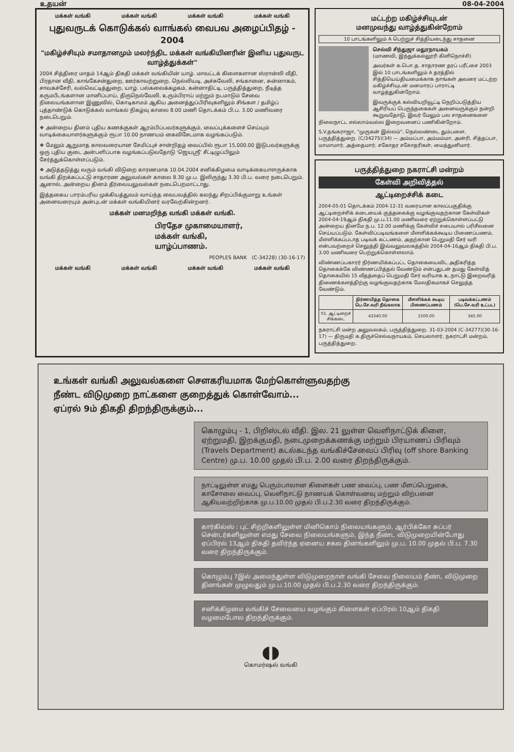உதயன் 08-04-2004
மக்கள் வங்கி மக்கள் வங்கி மக்கள் வங்கி மக்கள் வங்கி
புதுவருடக் கொடுக்கல் வாங்கல் வைபவ அழைப்பிதழ் - 2004
"மகிழ்ச்சியும் சமாதானமும் மலர்ந்திட மக்கள் வங்கியினரின் இனிய புதுவருட வாழ்த்துக்கள்"
2004 சித்திரை மாதம் 14ஆம் திகதி மக்கள் வங்கியின் யாழ். மாவட்டக் கிளைகளான ஸ்ரான்லி வீதி, பிரதான வீதி, காங்கேசன்துறை, ஊர்காவற்றுறை, நெல்லியடி, அச்சுவேலி, சங்கானை, சுன்னாகம், சாவகச்சேரி, வல்வெட்டித்துறை, யாழ். பல்கலைக்கழகம், கன்னாதிட்டி, பருத்தித்துறை, நீடித்த கருமபீடங்களான மானிப்பாய், திருநெல்வேலி, உரும்பிராய் மற்றும் நடமாடும் சேவை நிலையங்களான இணுவில், கொடிகாமம் ஆகிய அனைத்துப்பிரிவுகளிலும் சிங்கள / தமிழ்ப் புத்தாண்டுக் கொடுக்கல் வாங்கல் நிகழ்வு காலை 8.00 மணி தொடக்கம் பி.ப. 3.00 மணிவரை நடைபெறும்.
❖ அன்றைய தினம் புதிய கணக்குகள் ஆரம்பிப்பவர்களுக்கும், வைப்புக்களைச் செய்யும் வாடிக்கையாளர்களுக்கும் ரூபா 10.00 நாணயம் கைவிசேடமாக வழங்கப்படும்.
❖ மேலும் ஆறுமாத காலவரையான சேமிப்புச் சான்றிதழ் வைப்பில் ரூபா 15,000.00 இடுபவர்களுக்கு ஒரு புதிய குடை அன்பளிப்பாக வழங்கப்படுவதோடு 'ஜெயஸ்ரீ' சீட்டிழுப்பிலும் சேர்த்துக்கொள்ளப்படும்.
❖ அடுத்தடுத்து வரும் வங்கி விடுறை காரணமாக 10.04.2004 சனிக்கிழமை வாடிக்கையாளருக்காக வங்கி திறக்கப்பட்டு சாதாரண அலுவல்கள் காலை 8.30 மு.ப. இலிருந்து 3.30 பி.ப. வரை நடைபெறும். ஆனால், அன்றைய தினம் தீர்வையலுவல்கள் நடைபெறமாட்டாது.
இத்தகைய பாரம்பரிய முக்கியத்துவம் வாய்ந்த வைபவத்தில் கலந்து சிறப்பிக்குமாறு உங்கள் அனைவரையும் அன்புடன் மக்கள் வங்கியினர் வரவேற்கின்றனர்.
மக்கள் மனமறிந்த வங்கி மக்கள் வங்கி.
பிரதேச முகாமையாளர்,
மக்கள் வங்கி,
யாழ்ப்பாணம்.
PEOPLES BANK (C-34228) (30-16-17)
மக்கள் வங்கி மக்கள் வங்கி மக்கள் வங்கி மக்கள் வங்கி
மட்டற்ற மகிழ்ச்சியுடன்
மனமுவந்து வாழ்த்துகின்றோம்
10 பாடங்களிலும் A பெற்றுச் சித்தியடைந்து சாதனை
செல்வி சிந்துஜா மதுரநாயகம்
(மாணவி, இந்துக்கல்லூரி கிளிநொச்சி)
அவர்கள் க.பொ.த. சாதாரண தரப் பரீட்சை 2003 இல் 10 பாடங்களிலும் A தரத்தில் சித்தியெய்தியமைக்காக நாங்கள் அவரை மட்டற்ற மகிழ்ச்சியுடன் மனமாரப் பாராட்டி வாழ்த்துகின்றோம்.
இவருக்குக் கல்வியறிவூட்டி நெறிப்படுத்திய ஆசிரியப் பெருந்தகைகள் அனைவருக்கும் நன்றி கூறுவதோடு, இவர் மேலும் பல சாதனைகளை நிலைநாட்ட எல்லாம்வல்ல இறைவனைப் பணிகின்றோம்.
S.V.தங்கராஜா, "முருகன் இல்லம்", நெல்லண்டை தும்பளை, பருத்தித்துறை. (C/34275)(34) — அம்மப்பா, அம்மம்மா, அன்ரி, சித்தப்பா, மாமாமார், அத்தைமார், சகோதர சகோதரிகள், மைத்துனிமார்.
பருத்தித்துறை நகராட்சி மன்றம்
கேள்வி அறிவித்தல்
ஆட்டிறைச்சிக் கடை
2004-05-01 தொடக்கம் 2004-12-31 வரையான காலப்பகுதிக்கு ஆட்டிறைச்சிக் கடையைக் குத்தகைக்கு வழங்குவதற்கான கேள்விகள் 2004-04-19ஆம் திகதி மு.ப.11.00 மணிவரை ஏற்றுக்கொள்ளப்பட்டு அன்றைய தினமே ந.ப. 12.00 மணிக்கு கேள்விச் சபையால் பரிசீலனை செய்யப்படும். கேள்விப்படிவங்களை மீளளிக்கக்கூடிய பிணைப்பணம், மீளளிக்கப்படாத படிவக் கட்டணம், அதற்கான பெறுமதி சேர் வரி என்பவற்றைச் செலுத்தி இவ்வலுவலகத்தில் 2004-04-16ஆம் திகதி பி.ப. 3.00 மணிவரை பெற்றுக்கொள்ளலாம்.
விண்ணப்பகாரர் நிர்ணயிக்கப்பட்ட தொகையைவிட அதிகரித்த தொகைக்கே விண்ணப்பித்தல் வேண்டும் என்பதுடன் தமது கேள்வித் தொகையில் 15 வீதத்தைப் பெறுமதி சேர் வரியாக உ.நாட்டு இறைவரித் திணைக்களத்திற்கு வழங்குவதற்காக மேலதிகமாகச் செலுத்த வேண்டும்.
| | நிர்ணயித்த தொகை பெ.சே.வரி நீங்கலாக | மீளளிக்கக் கூடிய பிணைப்பணம் | படிவக்கட்டணம் (பெ.சே.வரி உட்பட) |
| --- | --- | --- | --- |
| 01. ஆட்டிறைச் சிக்கடை | 43340.00 | 1500.00 | 345.00 |
நகராட்சி மன்ற அலுவலகம், பருத்தித்துறை. 31-03-2004 (C-34277)(30-16-17) — திருமதி க.திருச்செல்வநாயகம், செயலாளர், நகராட்சி மன்றம், பருத்தித்துறை.
உங்கள் வங்கி அலுவல்களை சௌகரியமாக மேற்கொள்ளுவதற்கு
நீண்ட விடுமுறை நாட்களை குறைத்துக் கொள்வோம்...
ஏப்ரல் 9ம் திகதி திறந்திருக்கும்...
கொழும்பு - 1, பிறிஸ்டல் வீதி. இல. 21 லுள்ள வெளிநாட்டுக் கிளை, ஏற்றுமதி, இறக்குமதி, நடைமுறைக்கணக்கு மற்றும் பிரயாணப் பிரிவும் (Travels Department) கடல்கடந்த வங்கிச்சேவைப் பிரிவு (off shore Banking Centre) மு.ப. 10.00 முதல் பி.ப. 2.00 வரை திறந்திருக்கும்.
நாட்டிலுள்ள எமது பெரும்பாலான கிளைகள் பண வைப்பு, பண மீளப்பெறுகை, காசோலை வைப்பு, வெளிநாட்டு நாணயக் கொள்வனவு மற்றும் விற்பனை ஆகியவற்றிற்காக மு.ப.10.00 முதல் பி.ப.2.30 வரை திறந்திருக்கும்.
கார்கில்ஸ் : புட் சிற்றிகளிலுள்ள மினிகொம் நிலையங்களும், ஆர்பிக்கோ சுப்பர் சென்டர்களிலுள்ள எமது சேவை நிலையங்களும், இந்த நீண்ட விடுமுறையின்போது ஏப்பிரல் 13ஆம் திகதி தவிர்ந்த ஏனைய சகல தினங்களிலும் மு.ப. 10.00 முதல் பி.ப. 7.30 வரை திறந்திருக்கும்.
கொழும்பு 7இல் அமைந்துள்ள விடுமுறைநாள் வங்கி சேவை நிலையம் நீண்ட விடுமுறை தினங்கள் முழுவதும் மு.ப.10.00 முதல் பி.ப.2.30 வரை திறந்திருக்கும்.
சனிக்கிழமை வங்கிச் சேவையை வழங்கும் கிளைகள் ஏப்பிரல் 10ஆம் திகதி வழமைபோல திறந்திருக்கும்.
◖◗
கொமர்ஷல் வங்கி